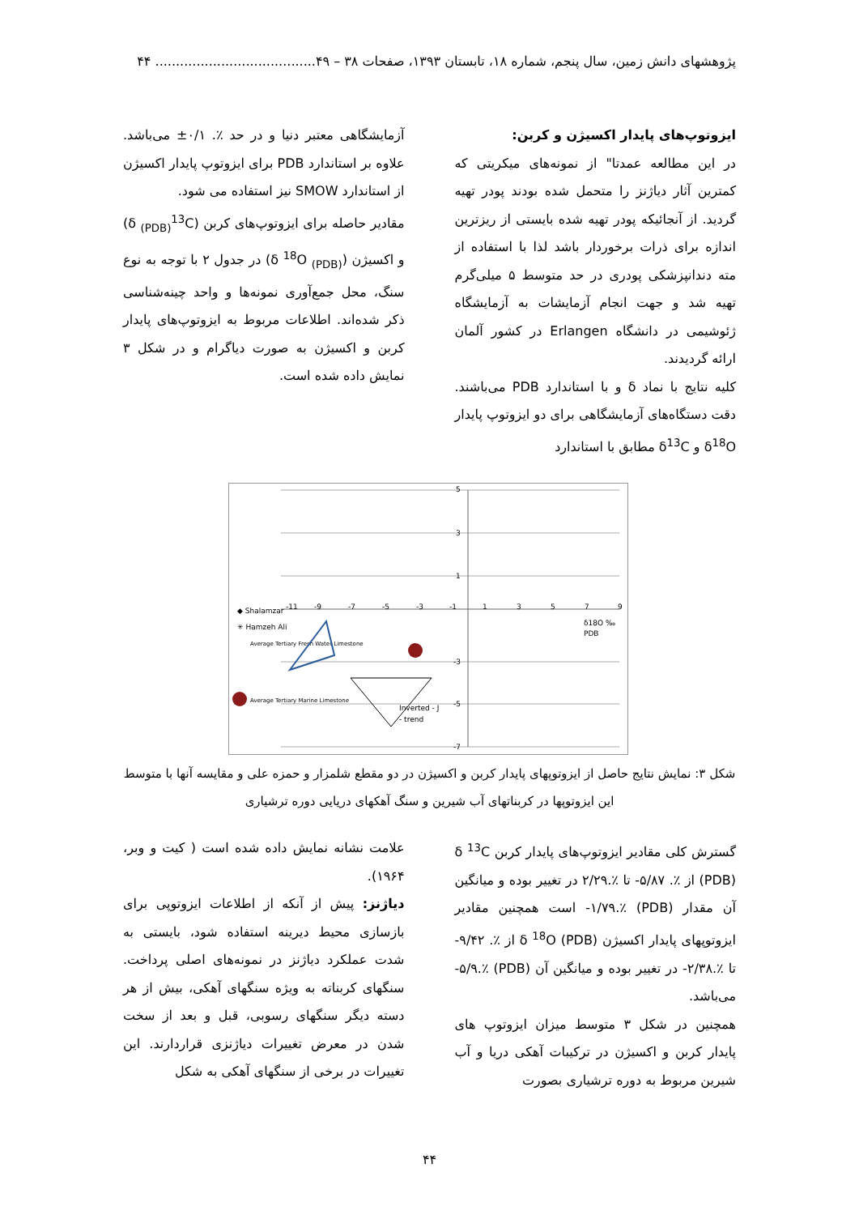پژوهشهای دانش زمین، سال پنجم، شماره ۱۸، تابستان ۱۳۹۳، صفحات ۳۸ – ۴۹....................................... ۴۴
ایزوتوپ‌های پایدار اکسیژن و کربن:
در این مطالعه عمدتا" از نمونه‌های میکریتی که کمترین آثار دیاژنز را متحمل شده بودند پودر تهیه گردید. از آنجائیکه پودر تهیه شده بایستی از ریزترین اندازه برای ذرات برخوردار باشد لذا با استفاده از مته دندانپزشکی پودری در حد متوسط ۵ میلی‌گرم تهیه شد و جهت انجام آزمایشات به آزمایشگاه ژئوشیمی در دانشگاه Erlangen در کشور آلمان ارائه گردیدند.
کلیه نتایج با نماد δ و با استاندارد PDB می‌باشند. دقت دستگاه‌های آزمایشگاهی برای دو ایزوتوپ پایدار δ<sup>18</sup>O و δ<sup>13</sup>C مطابق با استاندارد
آزمایشگاهی معتبر دنیا و در حد ٪. ۰/۱± می‌باشد. علاوه بر استاندارد PDB برای ایزوتوپ پایدار اکسیژن از استاندارد SMOW نیز استفاده می شود.
مقادیر حاصله برای ایزوتوپ‌های کربن (δ <sub>(PDB)</sub><sup>13</sup>C) و اکسیژن (δ <sup>18</sup>O <sub>(PDB)</sub>) در جدول ۲ با توجه به نوع سنگ، محل جمع‌آوری نمونه‌ها و واحد چینه‌شناسی ذکر شده‌اند. اطلاعات مربوط به ایزوتوپ‌های پایدار کربن و اکسیژن به صورت دیاگرام و در شکل ۳ نمایش داده شده است.
-11
-9
-7
-5
-3
-1
1
3
5
7
9
5
3
1
-3
-5
-7
δ18O ‰
PDB
◆ Shalamzar
✳ Hamzeh Ali
Average Tertiary Fresh Water Limestone
Average Tertiary Marine Limestone
Inverted - J
- trend
شکل ۳: نمایش نتایج حاصل از ایزوتوپهای پایدار کربن و اکسیژن در دو مقطع شلمزار و حمزه علی و مقایسه آنها با متوسط این ایزوتوپها در کربناتهای آب شیرین و سنگ آهکهای دریایی دوره ترشیاری
گسترش کلی مقادیر ایزوتوپ‌های پایدار کربن δ <sup>13</sup>C (PDB) از ٪. ۵/۸۷- تا ٪.۲/۲۹ در تغییر بوده و میانگین آن مقدار (PDB) ٪.۱/۷۹- است همچنین مقادیر ایزوتوپهای پایدار اکسیژن δ <sup>18</sup>O (PDB) از ٪. ۹/۴۲- تا ٪.۲/۳۸- در تغییر بوده و میانگین آن (PDB) ٪.۵/۹- می‌باشد.
همچنین در شکل ۳ متوسط میزان ایزوتوپ های پایدار کربن و اکسیژن در ترکیبات آهکی دریا و آب شیرین مربوط به دوره ترشیاری بصورت
علامت نشانه نمایش داده شده است ( کیت و وبر، ۱۹۶۴).
دیاژنز: پیش از آنکه از اطلاعات ایزوتوپی برای بازسازی محیط دیرینه استفاده شود، بایستی به شدت عملکرد دیاژنز در نمونه‌های اصلی پرداخت. سنگهای کربناته به ویژه سنگهای آهکی، بیش از هر دسته دیگر سنگهای رسوبی، قبل و بعد از سخت شدن در معرض تغییرات دیاژنزی قراردارند. این تغییرات در برخی از سنگهای آهکی به شکل
۴۴